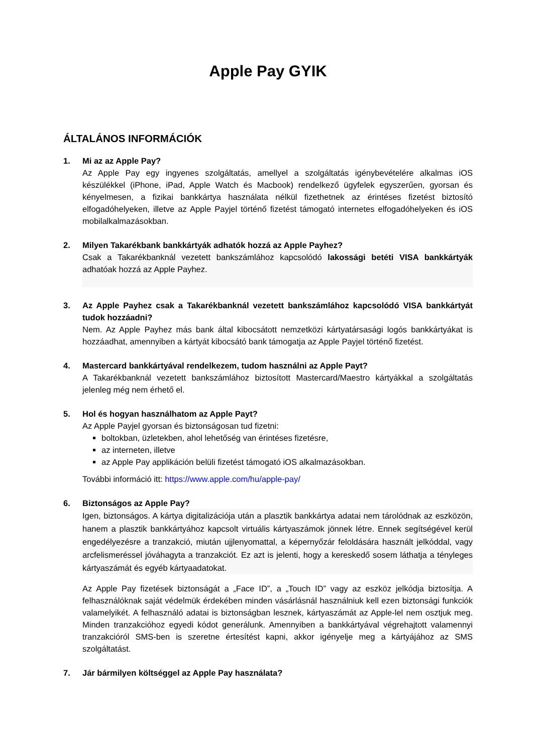Apple Pay GYIK
ÁLTALÁNOS INFORMÁCIÓK
1. Mi az az Apple Pay?
Az Apple Pay egy ingyenes szolgáltatás, amellyel a szolgáltatás igénybevételére alkalmas iOS készülékkel (iPhone, iPad, Apple Watch és Macbook) rendelkező ügyfelek egyszerűen, gyorsan és kényelmesen, a fizikai bankkártya használata nélkül fizethetnek az érintéses fizetést biztosító elfogadóhelyeken, illetve az Apple Payjel történő fizetést támogató internetes elfogadóhelyeken és iOS mobilalkalmazásokban.
2. Milyen Takarékbank bankkártyák adhatók hozzá az Apple Payhez?
Csak a Takarékbanknál vezetett bankszámlához kapcsolódó lakossági betéti VISA bankkártyák adhatóak hozzá az Apple Payhez.
3. Az Apple Payhez csak a Takarékbanknál vezetett bankszámlához kapcsolódó VISA bankkártyát tudok hozzáadni?
Nem. Az Apple Payhez más bank által kibocsátott nemzetközi kártyatársasági logós bankkártyákat is hozzáadhat, amennyiben a kártyát kibocsátó bank támogatja az Apple Payjel történő fizetést.
4. Mastercard bankkártyával rendelkezem, tudom használni az Apple Payt?
A Takarékbanknál vezetett bankszámlához biztosított Mastercard/Maestro kártyákkal a szolgáltatás jelenleg még nem érhető el.
5. Hol és hogyan használhatom az Apple Payt?
Az Apple Payjel gyorsan és biztonságosan tud fizetni:
boltokban, üzletekben, ahol lehetőség van érintéses fizetésre,
az interneten, illetve
az Apple Pay applikáción belüli fizetést támogató iOS alkalmazásokban.
További információ itt: https://www.apple.com/hu/apple-pay/
6. Biztonságos az Apple Pay?
Igen, biztonságos. A kártya digitalizációja után a plasztik bankkártya adatai nem tárolódnak az eszközön, hanem a plasztik bankkártyához kapcsolt virtuális kártyaszámok jönnek létre. Ennek segítségével kerül engedélyezésre a tranzakció, miután ujjlenyomattal, a képernyőzár feloldására használt jelkóddal, vagy arcfelismeréssel jóváhagyta a tranzakciót. Ez azt is jelenti, hogy a kereskedő sosem láthatja a tényleges kártyaszámát és egyéb kártyaadatokat.
Az Apple Pay fizetések biztonságát a „Face ID”, a „Touch ID” vagy az eszköz jelkódja biztosítja. A felhasználóknak saját védelmük érdekében minden vásárlásnál használniuk kell ezen biztonsági funkciók valamelyikét. A felhasználó adatai is biztonságban lesznek, kártyaszámát az Apple-lel nem osztjuk meg. Minden tranzakcióhoz egyedi kódot generálunk. Amennyiben a bankkártyával végrehajtott valamennyi tranzakcióról SMS-ben is szeretne értesítést kapni, akkor igényelje meg a kártyájához az SMS szolgáltatást.
7. Jár bármilyen költséggel az Apple Pay használata?